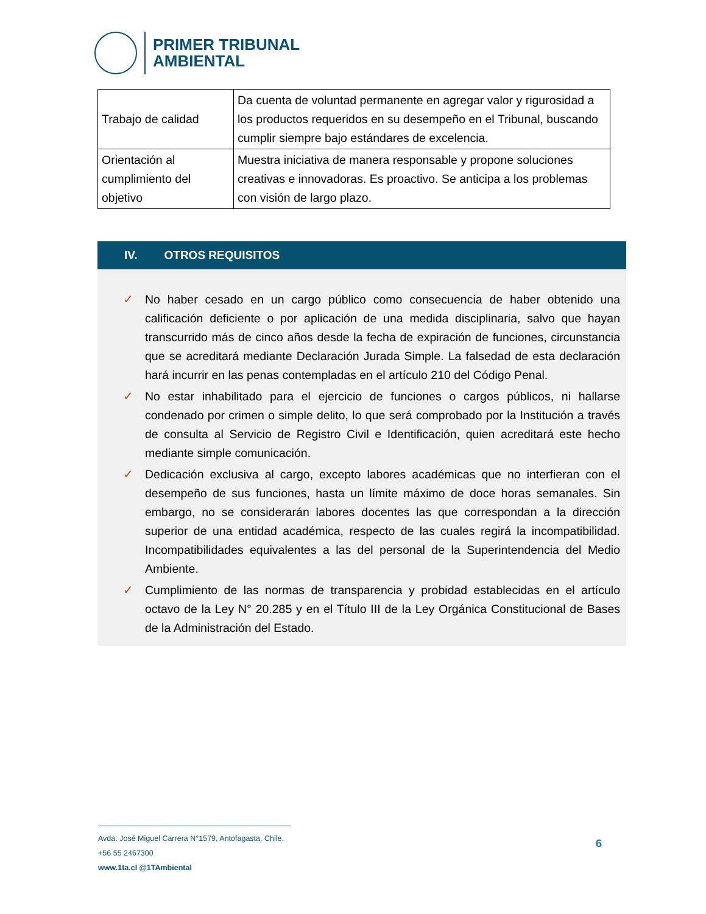PRIMER TRIBUNAL
AMBIENTAL
| Trabajo de calidad | Da cuenta de voluntad permanente en agregar valor y rigurosidad a los productos requeridos en su desempeño en el Tribunal, buscando cumplir siempre bajo estándares de excelencia. |
| Orientación al cumplimiento del objetivo | Muestra iniciativa de manera responsable y propone soluciones creativas e innovadoras. Es proactivo. Se anticipa a los problemas con visión de largo plazo. |
IV. OTROS REQUISITOS
✓ No haber cesado en un cargo público como consecuencia de haber obtenido una calificación deficiente o por aplicación de una medida disciplinaria, salvo que hayan transcurrido más de cinco años desde la fecha de expiración de funciones, circunstancia que se acreditará mediante Declaración Jurada Simple. La falsedad de esta declaración hará incurrir en las penas contempladas en el artículo 210 del Código Penal.
✓ No estar inhabilitado para el ejercicio de funciones o cargos públicos, ni hallarse condenado por crimen o simple delito, lo que será comprobado por la Institución a través de consulta al Servicio de Registro Civil e Identificación, quien acreditará este hecho mediante simple comunicación.
✓ Dedicación exclusiva al cargo, excepto labores académicas que no interfieran con el desempeño de sus funciones, hasta un límite máximo de doce horas semanales. Sin embargo, no se considerarán labores docentes las que correspondan a la dirección superior de una entidad académica, respecto de las cuales regirá la incompatibilidad. Incompatibilidades equivalentes a las del personal de la Superintendencia del Medio Ambiente.
✓ Cumplimiento de las normas de transparencia y probidad establecidas en el artículo octavo de la Ley N° 20.285 y en el Título III de la Ley Orgánica Constitucional de Bases de la Administración del Estado.
Avda. José Miguel Carrera N°1579, Antofagasta, Chile.
+56 55 2467300
www.1ta.cl @1TAmbiental
6